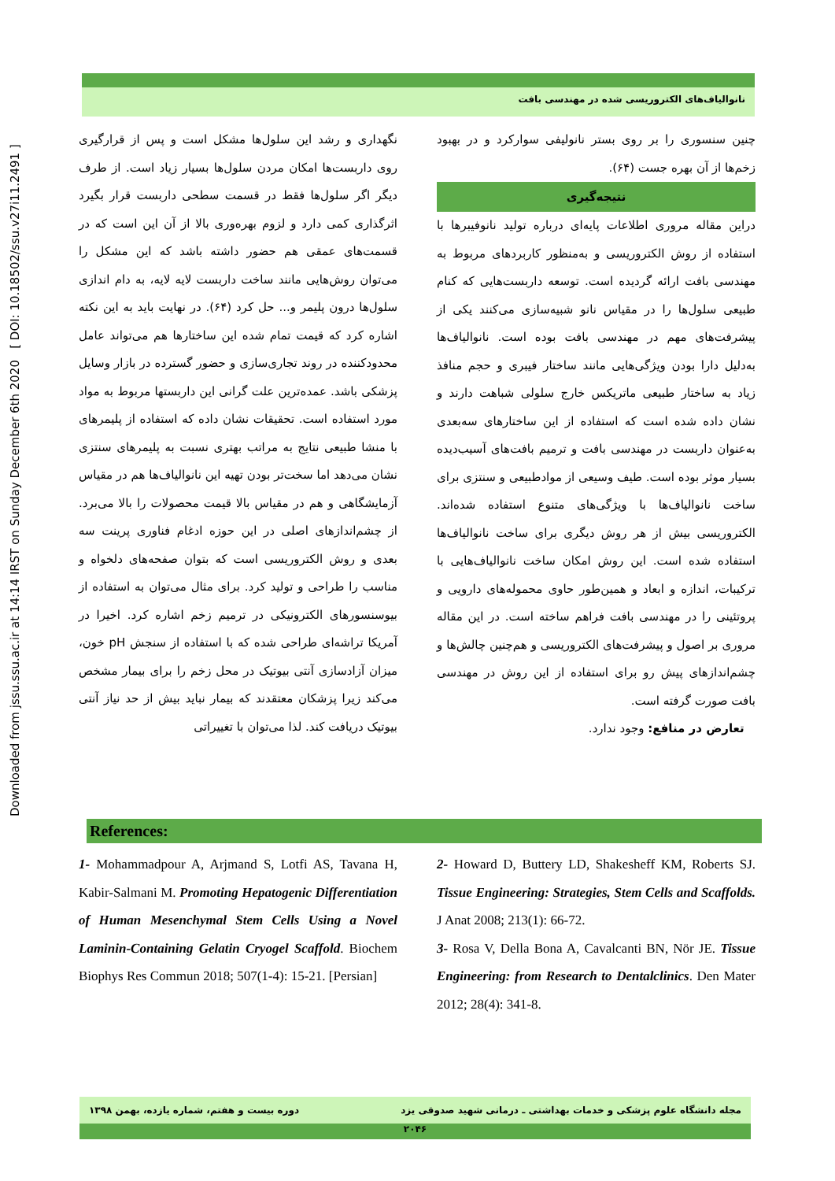Downloaded from jssu.ssu.ac.ir at 14:14 IRST on Sunday December 6th 2020 [ DOI: 10.18502/ssu.v27i11.2491 ]
نانوالیاف‌های الکتروریسی شده در مهندسی بافت
نگهداری و رشد این سلول‌ها مشکل است و پس از قرارگیری روی داربست‌ها امکان مردن سلول‌ها بسیار زیاد است. از طرف دیگر اگر سلول‌ها فقط در قسمت سطحی داربست قرار بگیرد اثرگذاری کمی دارد و لزوم بهره‌وری بالا از آن این است که در قسمت‌های عمقی هم حضور داشته باشد که این مشکل را می‌توان روش‌هایی مانند ساخت داربست لایه لایه، به دام اندازی سلول‌ها درون پلیمر و... حل کرد (۶۴). در نهایت باید به این نکته اشاره کرد که قیمت تمام شده این ساختارها هم می‌تواند عامل محدودکننده در روند تجاری‌سازی و حضور گسترده در بازار وسایل پزشکی باشد. عمده‌ترین علت گرانی این داربستها مربوط به مواد مورد استفاده است. تحقیقات نشان داده که استفاده از پلیمرهای با منشا طبیعی نتایج به مراتب بهتری نسبت به پلیمرهای سنتزی نشان می‌دهد اما سخت‌تر بودن تهیه این نانوالیاف‌ها هم در مقیاس آزمایشگاهی و هم در مقیاس بالا قیمت محصولات را بالا می‌برد. از چشم‌اندازهای اصلی در این حوزه ادغام فناوری پرینت سه بعدی و روش الکتروریسی است که بتوان صفحه‌های دلخواه و مناسب را طراحی و تولید کرد. برای مثال می‌توان به استفاده از بیوسنسورهای الکترونیکی در ترمیم زخم اشاره کرد. اخیرا در آمریکا تراشه‌ای طراحی شده که با استفاده از سنجش pH خون، میزان آزادسازی آنتی بیوتیک در محل زخم را برای بیمار مشخص می‌کند زیرا پزشکان معتقدند که بیمار نباید بیش از حد نیاز آنتی بیوتیک دریافت کند. لذا می‌توان با تغییراتی
چنین سنسوری را بر روی بستر نانولیفی سوارکرد و در بهبود زخم‌ها از آن بهره جست (۶۴).
نتیجه‌گیری
دراین مقاله مروری اطلاعات پایه‌ای درباره تولید نانوفیبرها با استفاده از روش الکتروریسی و به‌منظور کاربردهای مربوط به مهندسی بافت ارائه گردیده است. توسعه داربست‌هایی که کنام طبیعی سلول‌ها را در مقیاس نانو شبیه‌سازی می‌کنند یکی از پیشرفت‌های مهم در مهندسی بافت بوده است. نانوالیاف‌ها به‌دلیل دارا بودن ویژگی‌هایی مانند ساختار فیبری و حجم منافذ زیاد به ساختار طبیعی ماتریکس خارج سلولی شباهت دارند و نشان داده شده است که استفاده از این ساختارهای سه‌بعدی به‌عنوان داربست در مهندسی بافت و ترمیم بافت‌های آسیب‌دیده بسیار موثر بوده است. طیف وسیعی از موادطبیعی و سنتزی برای ساخت نانوالیاف‌ها با ویژگی‌های متنوع استفاده شده‌اند. الکتروریسی بیش از هر روش دیگری برای ساخت نانوالیاف‌ها استفاده شده است. این روش امکان ساخت نانوالیاف‌هایی با ترکیبات، اندازه و ابعاد و همین‌طور حاوی محموله‌های دارویی و پروتئینی را در مهندسی بافت فراهم ساخته است. در این مقاله مروری بر اصول و پیشرفت‌های الکتروریسی و هم‌چنین چالش‌ها و چشم‌اندازهای پیش رو برای استفاده از این روش در مهندسی بافت صورت گرفته است.
تعارض در منافع: وجود ندارد.
References:
1- Mohammadpour A, Arjmand S, Lotfi AS, Tavana H, Kabir-Salmani M. Promoting Hepatogenic Differentiation of Human Mesenchymal Stem Cells Using a Novel Laminin-Containing Gelatin Cryogel Scaffold. Biochem Biophys Res Commun 2018; 507(1-4): 15-21. [Persian]
2- Howard D, Buttery LD, Shakesheff KM, Roberts SJ. Tissue Engineering: Strategies, Stem Cells and Scaffolds. J Anat 2008; 213(1): 66-72.
3- Rosa V, Della Bona A, Cavalcanti BN, Nör JE. Tissue Engineering: from Research to Dentalclinics. Den Mater 2012; 28(4): 341-8.
مجله دانشگاه علوم پزشکی و خدمات بهداشتی ـ درمانی شهید صدوقی یزد دوره بیست و هفتم، شماره یازده، بهمن ۱۳۹۸
۲۰۴۶